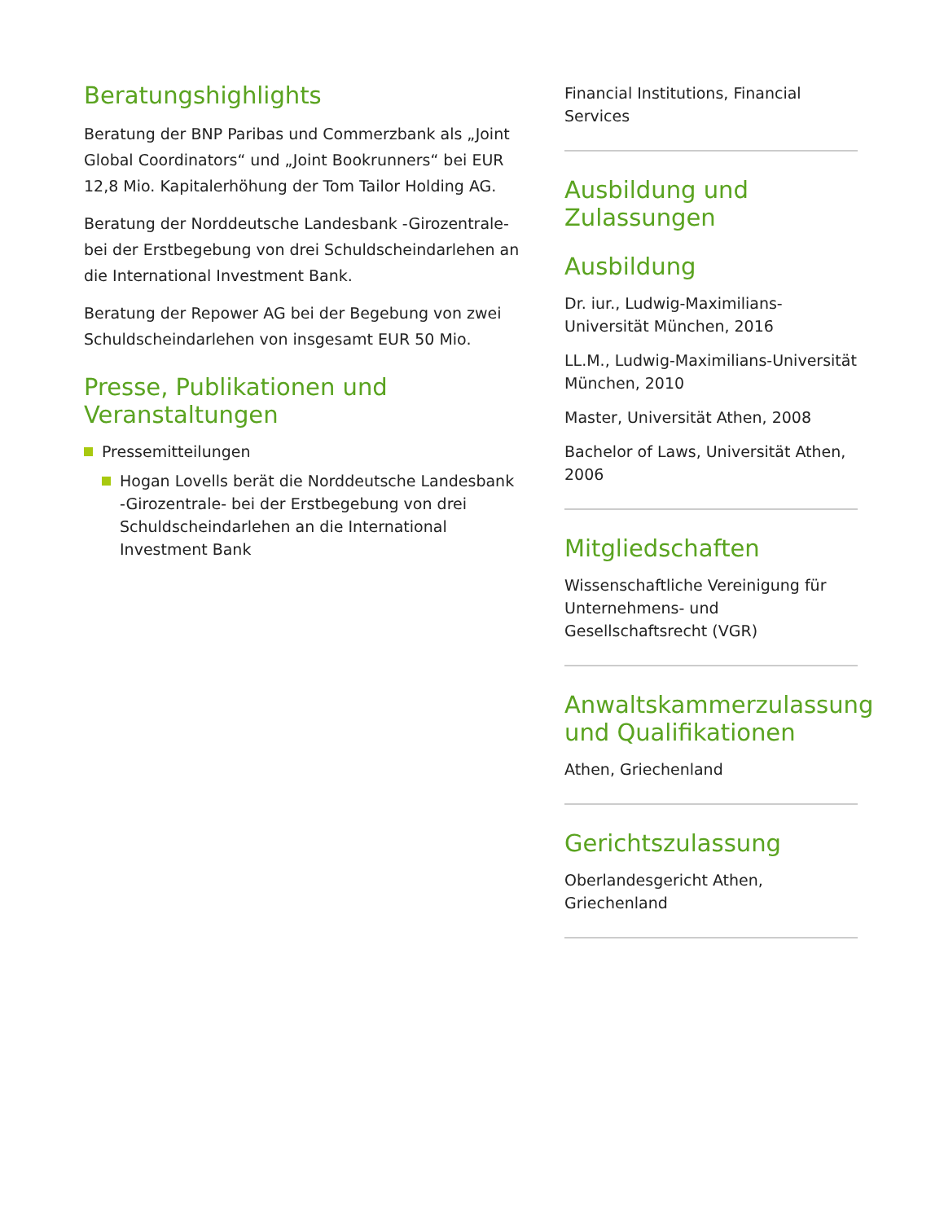Beratungshighlights
Beratung der BNP Paribas und Commerzbank als „Joint Global Coordinators“ und „Joint Bookrunners“ bei EUR 12,8 Mio. Kapitalerhöhung der Tom Tailor Holding AG.
Beratung der Norddeutsche Landesbank -Girozentrale- bei der Erstbegebung von drei Schuldscheindarlehen an die International Investment Bank.
Beratung der Repower AG bei der Begebung von zwei Schuldscheindarlehen von insgesamt EUR 50 Mio.
Presse, Publikationen und Veranstaltungen
Pressemitteilungen
Hogan Lovells berät die Norddeutsche Landesbank -Girozentrale- bei der Erstbegebung von drei Schuldscheindarlehen an die International Investment Bank
Financial Institutions, Financial Services
Ausbildung und Zulassungen
Ausbildung
Dr. iur., Ludwig-Maximilians-Universität München, 2016
LL.M., Ludwig-Maximilians-Universität München, 2010
Master, Universität Athen, 2008
Bachelor of Laws, Universität Athen, 2006
Mitgliedschaften
Wissenschaftliche Vereinigung für Unternehmens- und Gesellschaftsrecht (VGR)
Anwaltskammerzulassung und Qualifikationen
Athen, Griechenland
Gerichtszulassung
Oberlandesgericht Athen, Griechenland